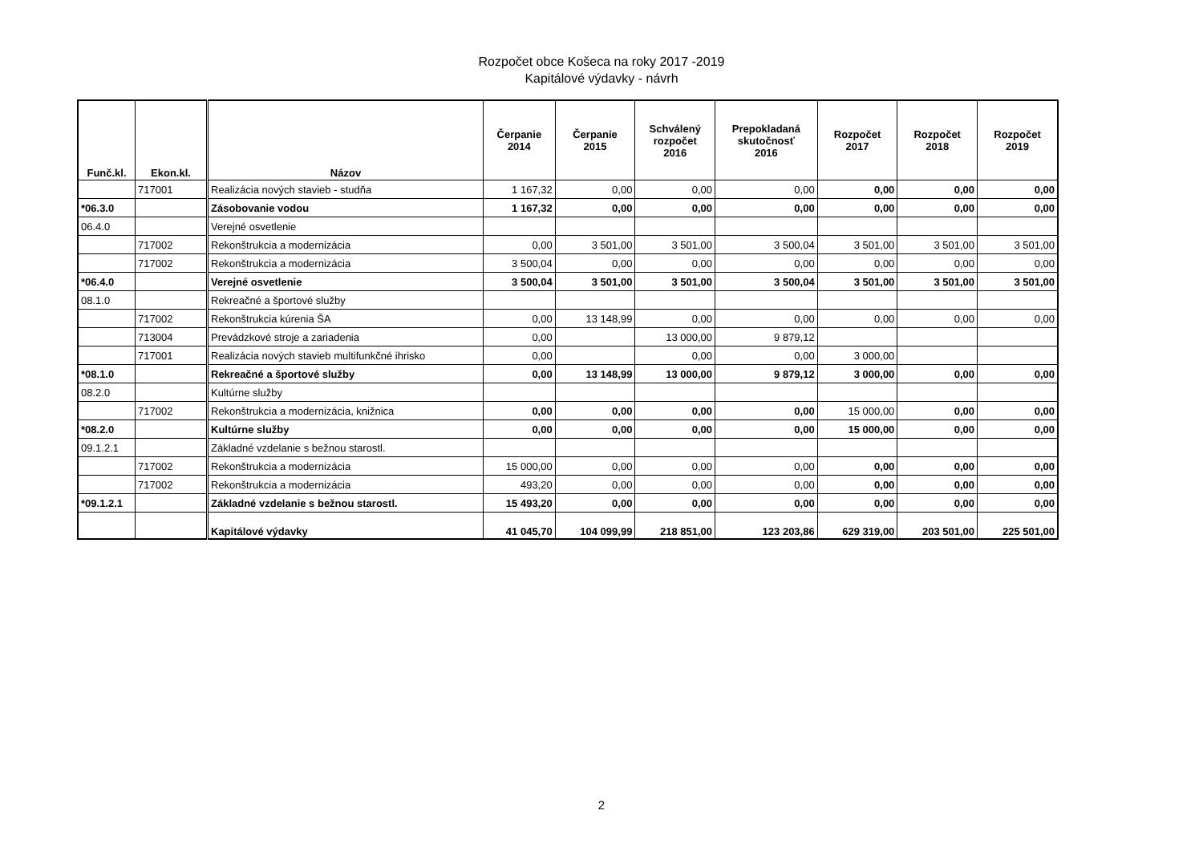Rozpočet obce Košeca na roky 2017 -2019
Kapitálové výdavky - návrh
| Funč.kl. | Ekon.kl. | Názov | Čerpanie 2014 | Čerpanie 2015 | Schválený rozpočet 2016 | Prepokladaná skutočnosť 2016 | Rozpočet 2017 | Rozpočet 2018 | Rozpočet 2019 |
| --- | --- | --- | --- | --- | --- | --- | --- | --- | --- |
| | 717001 | Realizácia nových stavieb - studňa | 1 167,32 | 0,00 | 0,00 | 0,00 | 0,00 | 0,00 | 0,00 |
| *06.3.0 | | Zásobovanie vodou | 1 167,32 | 0,00 | 0,00 | 0,00 | 0,00 | 0,00 | 0,00 |
| 06.4.0 | | Verejné osvetlenie | | | | | | | |
| | 717002 | Rekonštrukcia a modernizácia | 0,00 | 3 501,00 | 3 501,00 | 3 500,04 | 3 501,00 | 3 501,00 | 3 501,00 |
| | 717002 | Rekonštrukcia a modernizácia | 3 500,04 | 0,00 | 0,00 | 0,00 | 0,00 | 0,00 | 0,00 |
| *06.4.0 | | Verejné osvetlenie | 3 500,04 | 3 501,00 | 3 501,00 | 3 500,04 | 3 501,00 | 3 501,00 | 3 501,00 |
| 08.1.0 | | Rekreačné a športové služby | | | | | | | |
| | 717002 | Rekonštrukcia kúrenia ŠA | 0,00 | 13 148,99 | 0,00 | 0,00 | 0,00 | 0,00 | 0,00 |
| | 713004 | Prevádzkové stroje a zariadenia | 0,00 | | 13 000,00 | 9 879,12 | | | |
| | 717001 | Realizácia nových stavieb multifunkčné ihrisko | 0,00 | | 0,00 | 0,00 | 3 000,00 | | |
| *08.1.0 | | Rekreačné a športové služby | 0,00 | 13 148,99 | 13 000,00 | 9 879,12 | 3 000,00 | 0,00 | 0,00 |
| 08.2.0 | | Kultúrne služby | | | | | | | |
| | 717002 | Rekonštrukcia a modernizácia, knižnica | 0,00 | 0,00 | 0,00 | 0,00 | 15 000,00 | 0,00 | 0,00 |
| *08.2.0 | | Kultúrne služby | 0,00 | 0,00 | 0,00 | 0,00 | 15 000,00 | 0,00 | 0,00 |
| 09.1.2.1 | | Základné vzdelanie s bežnou starostl. | | | | | | | |
| | 717002 | Rekonštrukcia a modernizácia | 15 000,00 | 0,00 | 0,00 | 0,00 | 0,00 | 0,00 | 0,00 |
| | 717002 | Rekonštrukcia a modernizácia | 493,20 | 0,00 | 0,00 | 0,00 | 0,00 | 0,00 | 0,00 |
| *09.1.2.1 | | Základné vzdelanie s bežnou starostl. | 15 493,20 | 0,00 | 0,00 | 0,00 | 0,00 | 0,00 | 0,00 |
| | | Kapitálové výdavky | 41 045,70 | 104 099,99 | 218 851,00 | 123 203,86 | 629 319,00 | 203 501,00 | 225 501,00 |
2